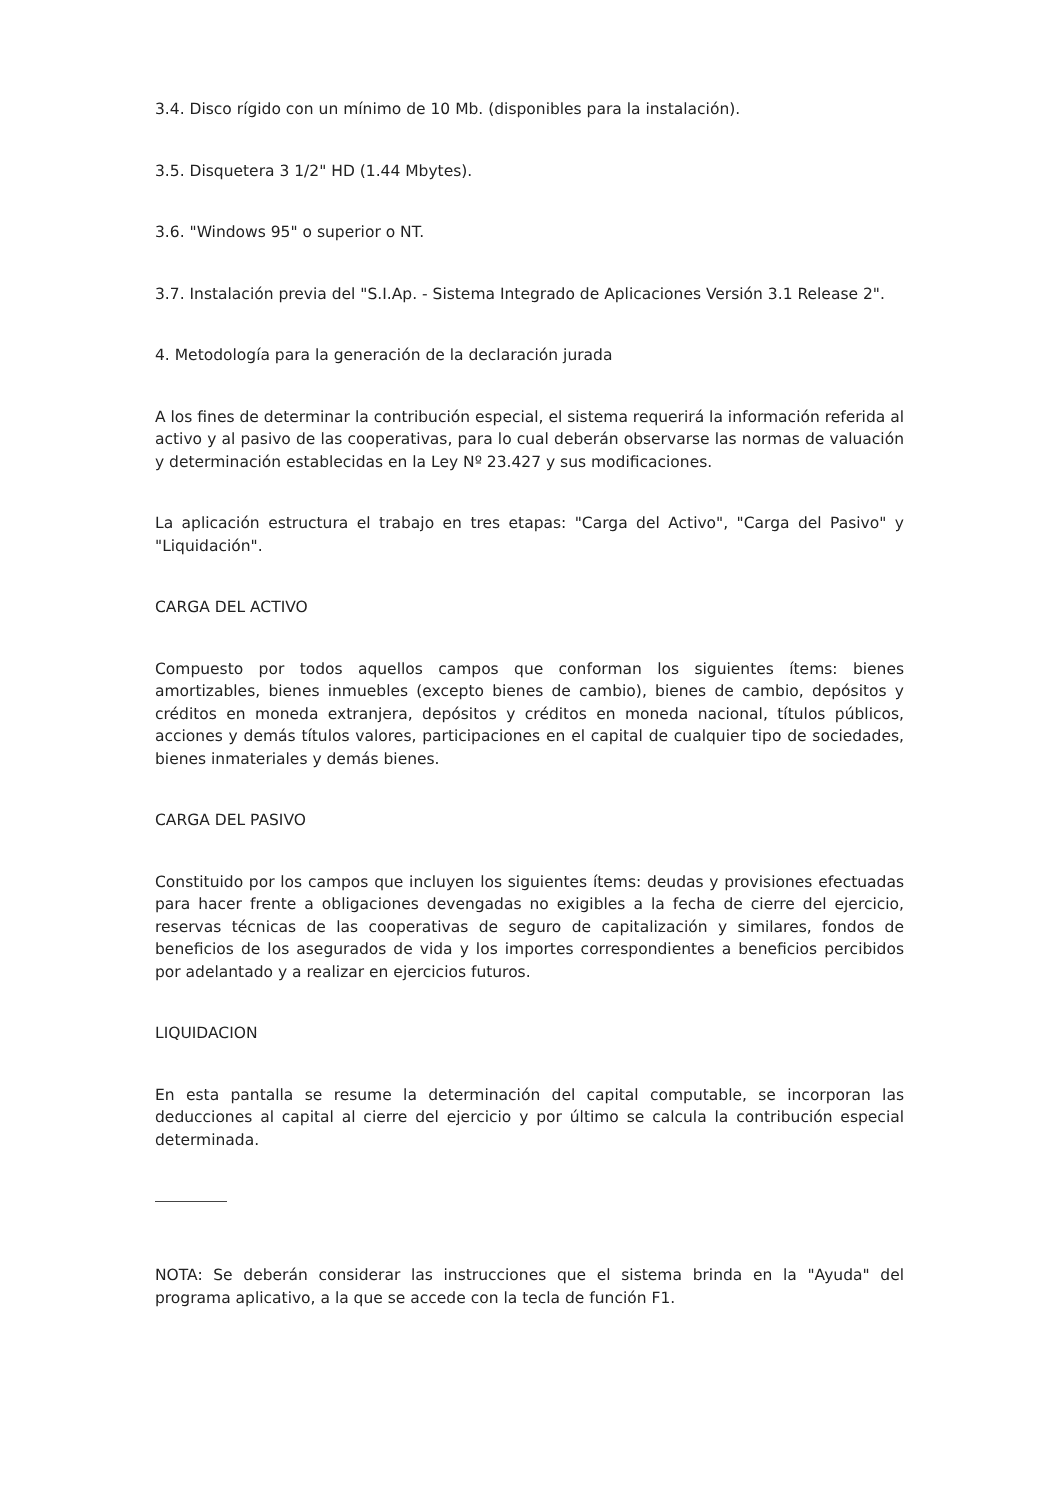3.4. Disco rígido con un mínimo de 10 Mb. (disponibles para la instalación).
3.5. Disquetera 3 1/2" HD (1.44 Mbytes).
3.6. "Windows 95" o superior o NT.
3.7. Instalación previa del "S.I.Ap. - Sistema Integrado de Aplicaciones Versión 3.1 Release 2".
4. Metodología para la generación de la declaración jurada
A los fines de determinar la contribución especial, el sistema requerirá la información referida al activo y al pasivo de las cooperativas, para lo cual deberán observarse las normas de valuación y determinación establecidas en la Ley Nº 23.427 y sus modificaciones.
La aplicación estructura el trabajo en tres etapas: "Carga del Activo", "Carga del Pasivo" y "Liquidación".
CARGA DEL ACTIVO
Compuesto por todos aquellos campos que conforman los siguientes ítems: bienes amortizables, bienes inmuebles (excepto bienes de cambio), bienes de cambio, depósitos y créditos en moneda extranjera, depósitos y créditos en moneda nacional, títulos públicos, acciones y demás títulos valores, participaciones en el capital de cualquier tipo de sociedades, bienes inmateriales y demás bienes.
CARGA DEL PASIVO
Constituido por los campos que incluyen los siguientes ítems: deudas y provisiones efectuadas para hacer frente a obligaciones devengadas no exigibles a la fecha de cierre del ejercicio, reservas técnicas de las cooperativas de seguro de capitalización y similares, fondos de beneficios de los asegurados de vida y los importes correspondientes a beneficios percibidos por adelantado y a realizar en ejercicios futuros.
LIQUIDACION
En esta pantalla se resume la determinación del capital computable, se incorporan las deducciones al capital al cierre del ejercicio y por último se calcula la contribución especial determinada.
NOTA: Se deberán considerar las instrucciones que el sistema brinda en la "Ayuda" del programa aplicativo, a la que se accede con la tecla de función F1.